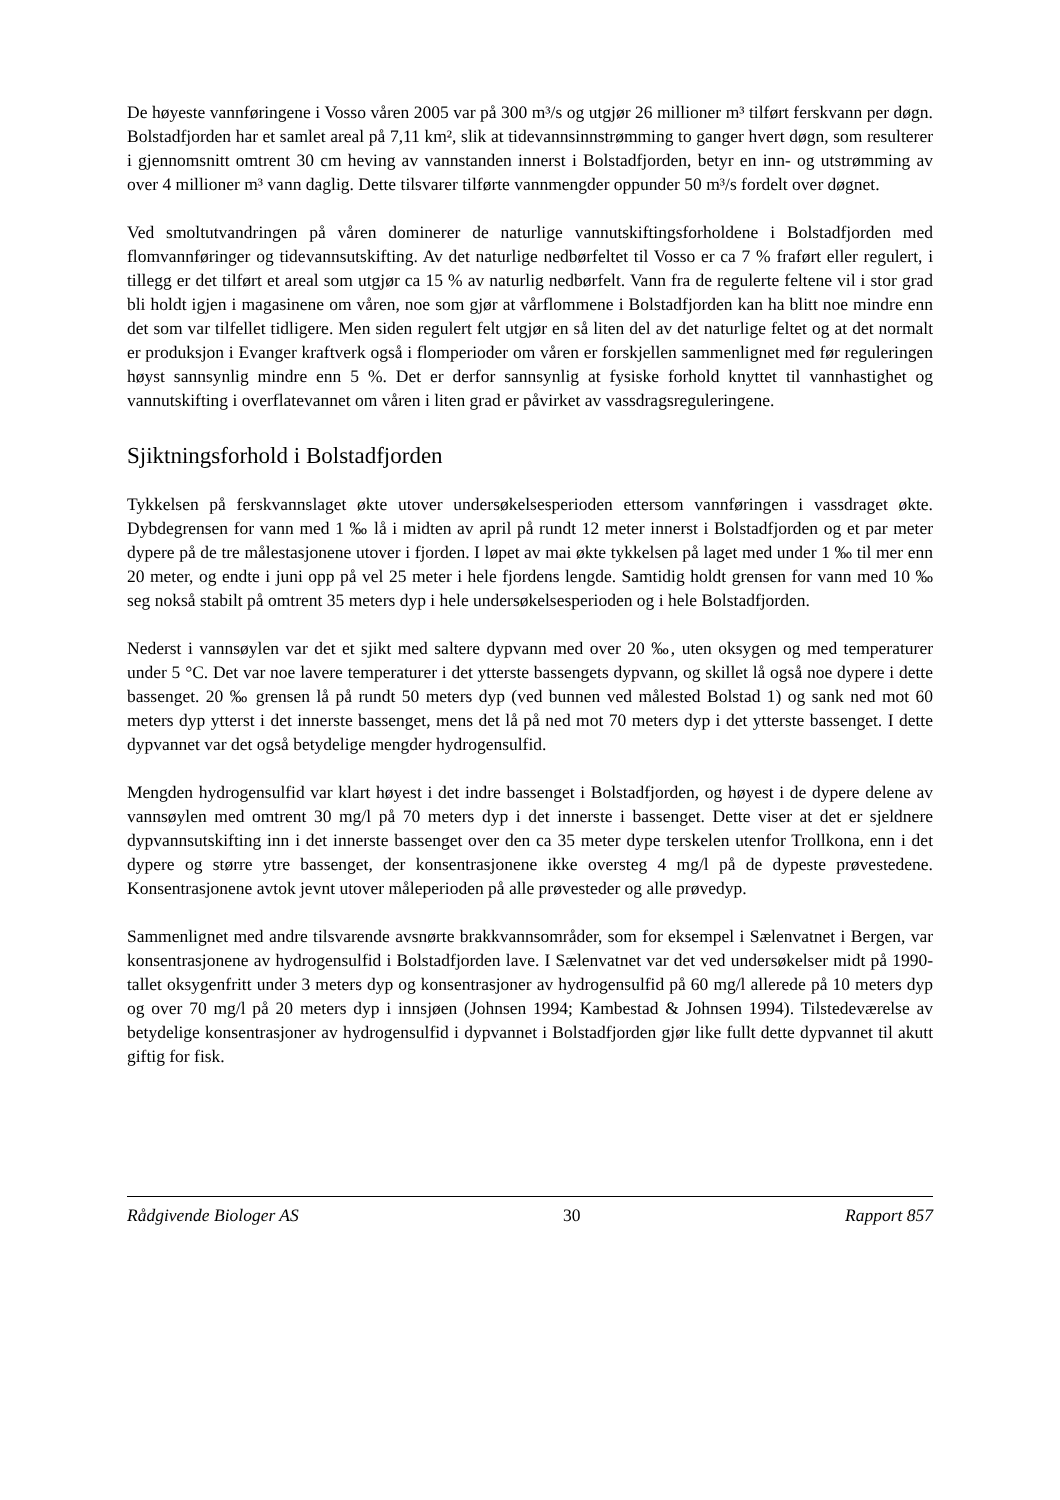De høyeste vannføringene i Vosso våren 2005 var på 300 m³/s og utgjør 26 millioner m³ tilført ferskvann per døgn. Bolstadfjorden har et samlet areal på 7,11 km², slik at tidevannsinnstrømming to ganger hvert døgn, som resulterer i gjennomsnitt omtrent 30 cm heving av vannstanden innerst i Bolstadfjorden, betyr en inn- og utstrømming av over 4 millioner m³ vann daglig. Dette tilsvarer tilførte vannmengder oppunder 50 m³/s fordelt over døgnet.
Ved smoltutvandringen på våren dominerer de naturlige vannutskiftingsforholdene i Bolstadfjorden med flomvannføringer og tidevannsutskifting. Av det naturlige nedbørfeltet til Vosso er ca 7 % fraført eller regulert, i tillegg er det tilført et areal som utgjør ca 15 % av naturlig nedbørfelt. Vann fra de regulerte feltene vil i stor grad bli holdt igjen i magasinene om våren, noe som gjør at vårflommene i Bolstadfjorden kan ha blitt noe mindre enn det som var tilfellet tidligere. Men siden regulert felt utgjør en så liten del av det naturlige feltet og at det normalt er produksjon i Evanger kraftverk også i flomperioder om våren er forskjellen sammenlignet med før reguleringen høyst sannsynlig mindre enn 5 %. Det er derfor sannsynlig at fysiske forhold knyttet til vannhastighet og vannutskifting i overflatevannet om våren i liten grad er påvirket av vassdragsreguleringene.
Sjiktningsforhold i Bolstadfjorden
Tykkelsen på ferskvannslaget økte utover undersøkelsesperioden ettersom vannføringen i vassdraget økte. Dybdegrensen for vann med 1 ‰ lå i midten av april på rundt 12 meter innerst i Bolstadfjorden og et par meter dypere på de tre målestasjonene utover i fjorden. I løpet av mai økte tykkelsen på laget med under 1 ‰ til mer enn 20 meter, og endte i juni opp på vel 25 meter i hele fjordens lengde. Samtidig holdt grensen for vann med 10 ‰ seg nokså stabilt på omtrent 35 meters dyp i hele undersøkelsesperioden og i hele Bolstadfjorden.
Nederst i vannsøylen var det et sjikt med saltere dypvann med over 20 ‰, uten oksygen og med temperaturer under 5 °C. Det var noe lavere temperaturer i det ytterste bassengets dypvann, og skillet lå også noe dypere i dette bassenget. 20 ‰ grensen lå på rundt 50 meters dyp (ved bunnen ved målested Bolstad 1) og sank ned mot 60 meters dyp ytterst i det innerste bassenget, mens det lå på ned mot 70 meters dyp i det ytterste bassenget. I dette dypvannet var det også betydelige mengder hydrogensulfid.
Mengden hydrogensulfid var klart høyest i det indre bassenget i Bolstadfjorden, og høyest i de dypere delene av vannsøylen med omtrent 30 mg/l på 70 meters dyp i det innerste i bassenget. Dette viser at det er sjeldnere dypvannsutskifting inn i det innerste bassenget over den ca 35 meter dype terskelen utenfor Trollkona, enn i det dypere og større ytre bassenget, der konsentrasjonene ikke oversteg 4 mg/l på de dypeste prøvestedene. Konsentrasjonene avtok jevnt utover måleperioden på alle prøvesteder og alle prøvedyp.
Sammenlignet med andre tilsvarende avsnørte brakkvannsområder, som for eksempel i Sælenvatnet i Bergen, var konsentrasjonene av hydrogensulfid i Bolstadfjorden lave. I Sælenvatnet var det ved undersøkelser midt på 1990-tallet oksygenfritt under 3 meters dyp og konsentrasjoner av hydrogensulfid på 60 mg/l allerede på 10 meters dyp og over 70 mg/l på 20 meters dyp i innsjøen (Johnsen 1994; Kambestad & Johnsen 1994). Tilstedeværelse av betydelige konsentrasjoner av hydrogensulfid i dypvannet i Bolstadfjorden gjør like fullt dette dypvannet til akutt giftig for fisk.
Rådgivende Biologer AS 30 Rapport 857